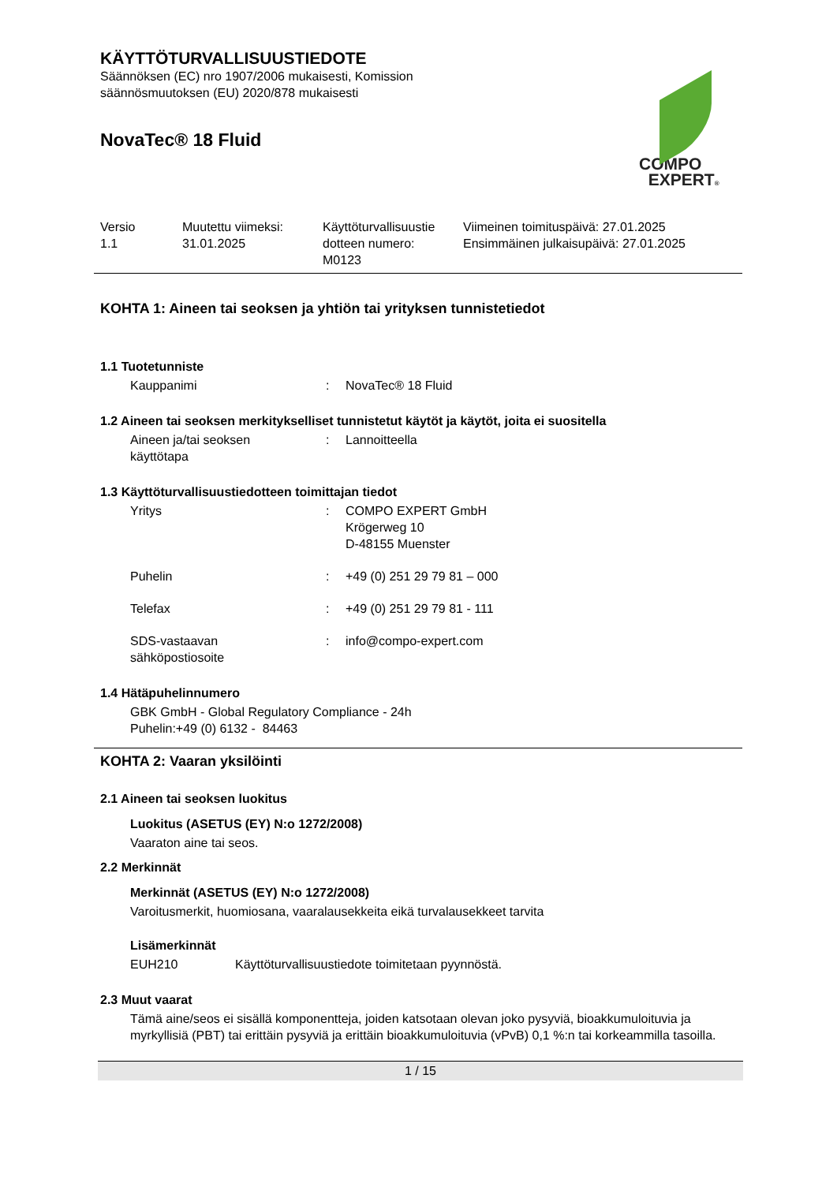KÄYTTÖTURVALLISUUSTIEDOTE
Säännöksen (EC) nro 1907/2006 mukaisesti, Komission
säännösmuutoksen (EU) 2020/878 mukaisesti
NovaTec® 18 Fluid
COMPO
EXPERT®
| Versio 1.1 | Muutettu viimeksi: 31.01.2025 | Käyttöturvallisuustie dotteen numero: M0123 | Viimeinen toimituspäivä: 27.01.2025 Ensimmäinen julkaisupäivä: 27.01.2025 |
KOHTA 1: Aineen tai seoksen ja yhtiön tai yrityksen tunnistetiedot
1.1 Tuotetunniste
Kauppanimi : NovaTec® 18 Fluid
1.2 Aineen tai seoksen merkitykselliset tunnistetut käytöt ja käytöt, joita ei suositella
Aineen ja/tai seoksen
käyttötapa
: Lannoitteella
1.3 Käyttöturvallisuustiedotteen toimittajan tiedot
Yritys : COMPO EXPERT GmbH
Krögerweg 10
D-48155 Muenster
Puhelin : +49 (0) 251 29 79 81 – 000
Telefax : +49 (0) 251 29 79 81 - 111
SDS-vastaavan
sähköpostiosoite
: info@compo-expert.com
1.4 Hätäpuhelinnumero
GBK GmbH - Global Regulatory Compliance - 24h
Puhelin:+49 (0) 6132 - 84463
KOHTA 2: Vaaran yksilöinti
2.1 Aineen tai seoksen luokitus
Luokitus (ASETUS (EY) N:o 1272/2008)
Vaaraton aine tai seos.
2.2 Merkinnät
Merkinnät (ASETUS (EY) N:o 1272/2008)
Varoitusmerkit, huomiosana, vaaralausekkeita eikä turvalausekkeet tarvita
Lisämerkinnät
EUH210 Käyttöturvallisuustiedote toimitetaan pyynnöstä.
2.3 Muut vaarat
Tämä aine/seos ei sisällä komponentteja, joiden katsotaan olevan joko pysyviä, bioakkumuloituvia ja myrkyllisiä (PBT) tai erittäin pysyviä ja erittäin bioakkumuloituvia (vPvB) 0,1 %:n tai korkeammilla tasoilla.
1 / 15